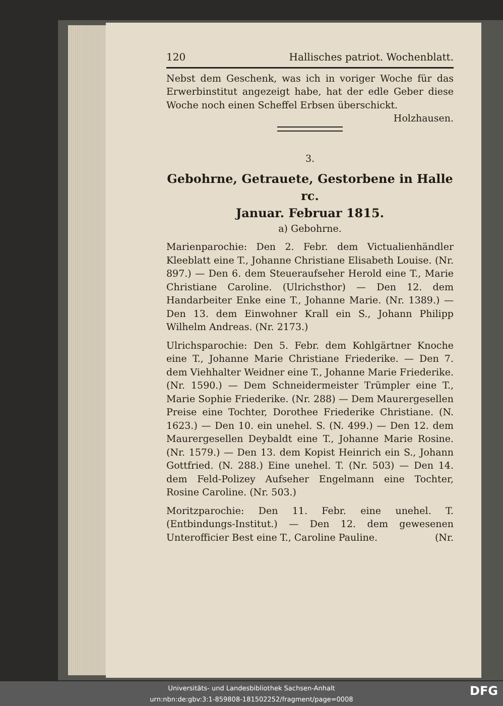120 Hallisches patriot. Wochenblatt.
Nebst dem Geschenk, was ich in voriger Woche für das Erwerbinstitut angezeigt habe, hat der edle Geber diese Woche noch einen Scheffel Erbsen überschickt. Holzhausen.
3.
Gebohrne, Getrauete, Gestorbene in Halle rc.
Januar. Februar 1815.
a) Gebohrne.
Marienparochie: Den 2. Febr. dem Victualienhändler Kleeblatt eine T., Johanne Christiane Elisabeth Louise. (Nr. 897.) — Den 6. dem Steueraufseher Herold eine T., Marie Christiane Caroline. (Ulrichsthor) — Den 12. dem Handarbeiter Enke eine T., Johanne Marie. (Nr. 1389.) — Den 13. dem Einwohner Krall ein S., Johann Philipp Wilhelm Andreas. (Nr. 2173.)
Ulrichsparochie: Den 5. Febr. dem Kohlgärtner Knoche eine T., Johanne Marie Christiane Friederike. — Den 7. dem Viehhalter Weidner eine T., Johanne Marie Friederike. (Nr. 1590.) — Dem Schneidermeister Trümpler eine T., Marie Sophie Friederike. (Nr. 288) — Dem Maurergesellen Preise eine Tochter, Dorothee Friederike Christiane. (N. 1623.) — Den 10. ein unehel. S. (N. 499.) — Den 12. dem Maurergesellen Deybaldt eine T., Johanne Marie Rosine. (Nr. 1579.) — Den 13. dem Kopist Heinrich ein S., Johann Gottfried. (N. 288.) Eine unehel. T. (Nr. 503) — Den 14. dem Feld-Polizey Aufseher Engelmann eine Tochter, Rosine Caroline. (Nr. 503.)
Moritzparochie: Den 11. Febr. eine unehel. T. (Entbindungs-Institut.) — Den 12. dem gewesenen Unterofficier Best eine T., Caroline Pauline. (Nr.
Universitäts- und Landesbibliothek Sachsen-Anhalt
urn:nbn:de:gbv:3:1-859808-181502252/fragment/page=0008
DFG